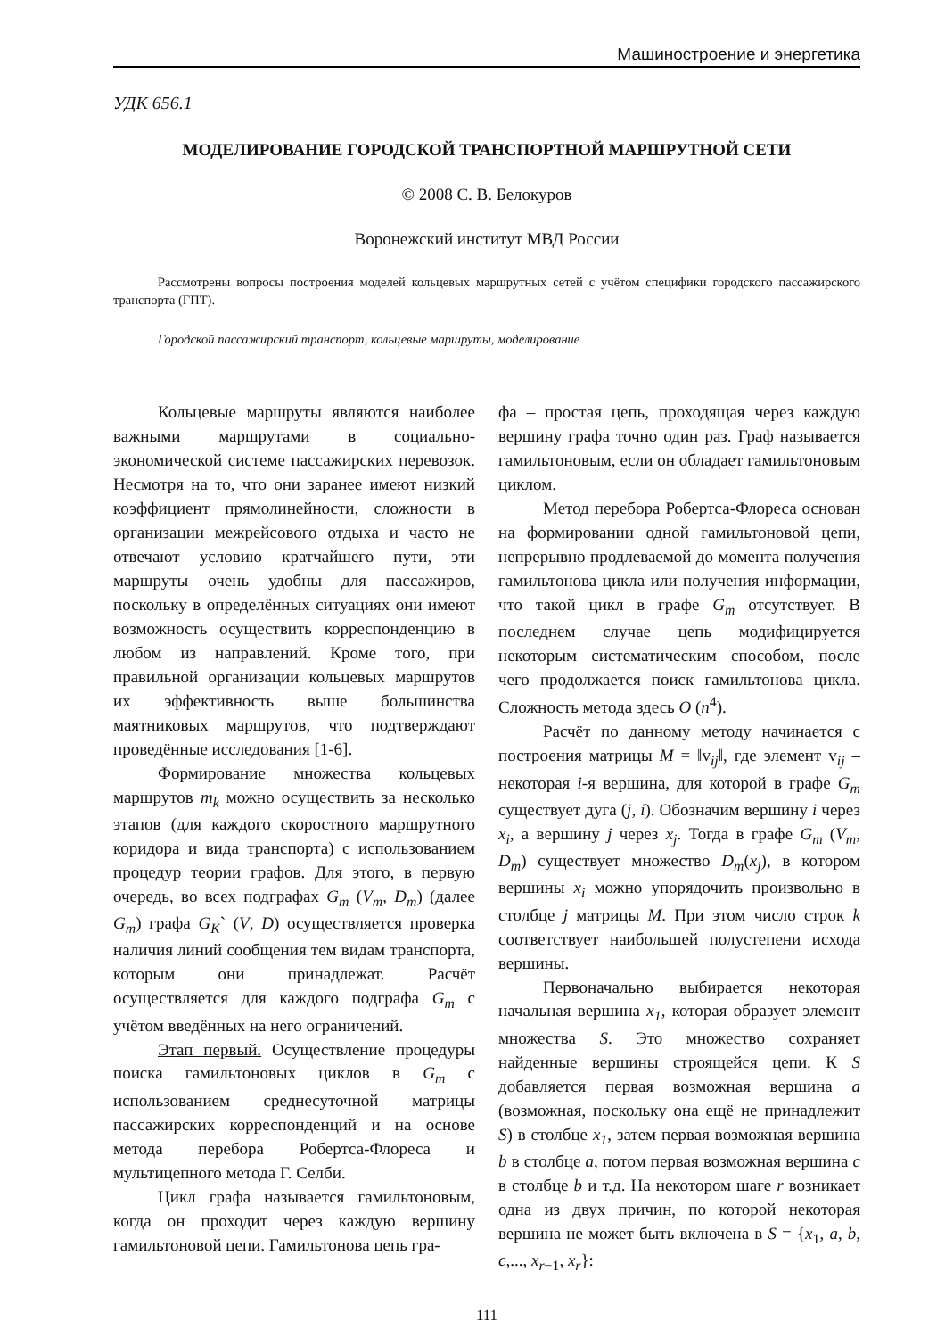Машиностроение и энергетика
УДК 656.1
МОДЕЛИРОВАНИЕ ГОРОДСКОЙ ТРАНСПОРТНОЙ МАРШРУТНОЙ СЕТИ
© 2008 С. В. Белокуров
Воронежский институт МВД России
Рассмотрены вопросы построения моделей кольцевых маршрутных сетей с учётом специфики городского пассажирского транспорта (ГПТ).
Городской пассажирский транспорт, кольцевые маршруты, моделирование
Кольцевые маршруты являются наиболее важными маршрутами в социально-экономической системе пассажирских перевозок. Несмотря на то, что они заранее имеют низкий коэффициент прямолинейности, сложности в организации межрейсового отдыха и часто не отвечают условию кратчайшего пути, эти маршруты очень удобны для пассажиров, поскольку в определённых ситуациях они имеют возможность осуществить корреспонденцию в любом из направлений. Кроме того, при правильной организации кольцевых маршрутов их эффективность выше большинства маятниковых маршрутов, что подтверждают проведённые исследования [1-6].
Формирование множества кольцевых маршрутов m<sub>k</sub> можно осуществить за несколько этапов (для каждого скоростного маршрутного коридора и вида транспорта) с использованием процедур теории графов. Для этого, в первую очередь, во всех подграфах G<sub>m</sub> (V<sub>m</sub>, D<sub>m</sub>) (далее G<sub>m</sub>) графа G<sub>K</sub>` (V, D) осуществляется проверка наличия линий сообщения тем видам транспорта, которым они принадлежат. Расчёт осуществляется для каждого подграфа G<sub>m</sub> с учётом введённых на него ограничений.
Этап первый. Осуществление процедуры поиска гамильтоновых циклов в G<sub>m</sub> с использованием среднесуточной матрицы пассажирских корреспонденций и на основе метода перебора Робертса-Флореса и мультицепного метода Г. Селби.
Цикл графа называется гамильтоновым, когда он проходит через каждую вершину гамильтоновой цепи. Гамильтонова цепь гра-
фа – простая цепь, проходящая через каждую вершину графа точно один раз. Граф называется гамильтоновым, если он обладает гамильтоновым циклом.
Метод перебора Робертса-Флореса основан на формировании одной гамильтоновой цепи, непрерывно продлеваемой до момента получения гамильтонова цикла или получения информации, что такой цикл в графе G<sub>m</sub> отсутствует. В последнем случае цепь модифицируется некоторым систематическим способом, после чего продолжается поиск гамильтонова цикла. Сложность метода здесь O (n<sup>4</sup>).
Расчёт по данному методу начинается с построения матрицы M = ‖v<sub>ij</sub>‖, где элемент v<sub>ij</sub> – некоторая i-я вершина, для которой в графе G<sub>m</sub> существует дуга (j, i). Обозначим вершину i через x<sub>i</sub>, а вершину j через x<sub>j</sub>. Тогда в графе G<sub>m</sub> (V<sub>m</sub>, D<sub>m</sub>) существует множество D<sub>m</sub>(x<sub>j</sub>), в котором вершины x<sub>i</sub> можно упорядочить произвольно в столбце j матрицы M. При этом число строк k соответствует наибольшей полустепени исхода вершины.
Первоначально выбирается некоторая начальная вершина x<sub>1</sub>, которая образует элемент множества S. Это множество сохраняет найденные вершины строящейся цепи. К S добавляется первая возможная вершина a (возможная, поскольку она ещё не принадлежит S) в столбце x<sub>1</sub>, затем первая возможная вершина b в столбце a, потом первая возможная вершина c в столбце b и т.д. На некотором шаге r возникает одна из двух причин, по которой некоторая вершина не может быть включена в S = {x<sub>1</sub>, a, b, c,..., x<sub>r−1</sub>, x<sub>r</sub>}:
111